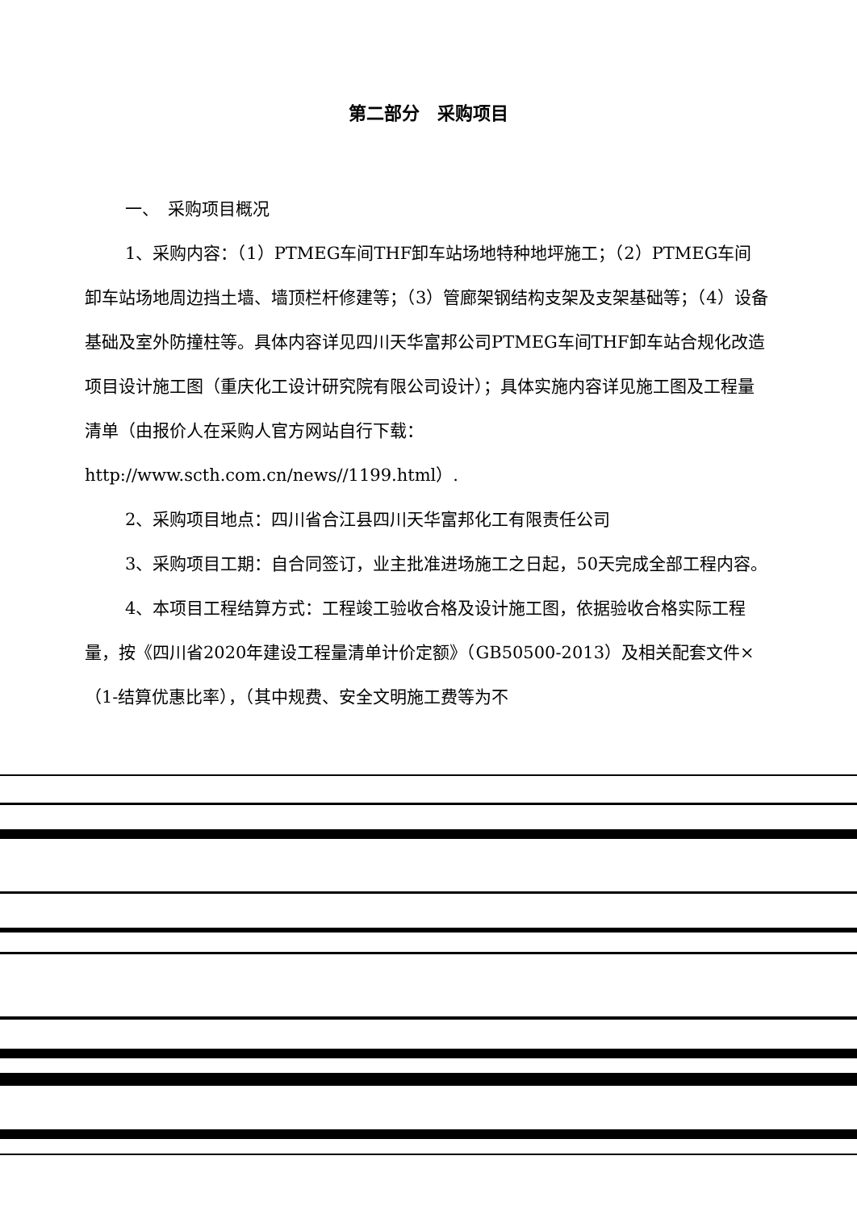第二部分　采购项目
一、　采购项目概况
1、采购内容：（1）PTMEG车间THF卸车站场地特种地坪施工；（2）PTMEG车间卸车站场地周边挡土墙、墙顶栏杆修建等；（3）管廊架钢结构支架及支架基础等；（4）设备基础及室外防撞柱等。具体内容详见四川天华富邦公司PTMEG车间THF卸车站合规化改造项目设计施工图（重庆化工设计研究院有限公司设计）；具体实施内容详见施工图及工程量清单（由报价人在采购人官方网站自行下载：http://www.scth.com.cn/news//1199.html）.
2、采购项目地点：四川省合江县四川天华富邦化工有限责任公司
3、采购项目工期：自合同签订，业主批准进场施工之日起，50天完成全部工程内容。
4、本项目工程结算方式：工程竣工验收合格及设计施工图，依据验收合格实际工程量，按《四川省2020年建设工程量清单计价定额》（GB50500-2013）及相关配套文件×（1-结算优惠比率），（其中规费、安全文明施工费等为不